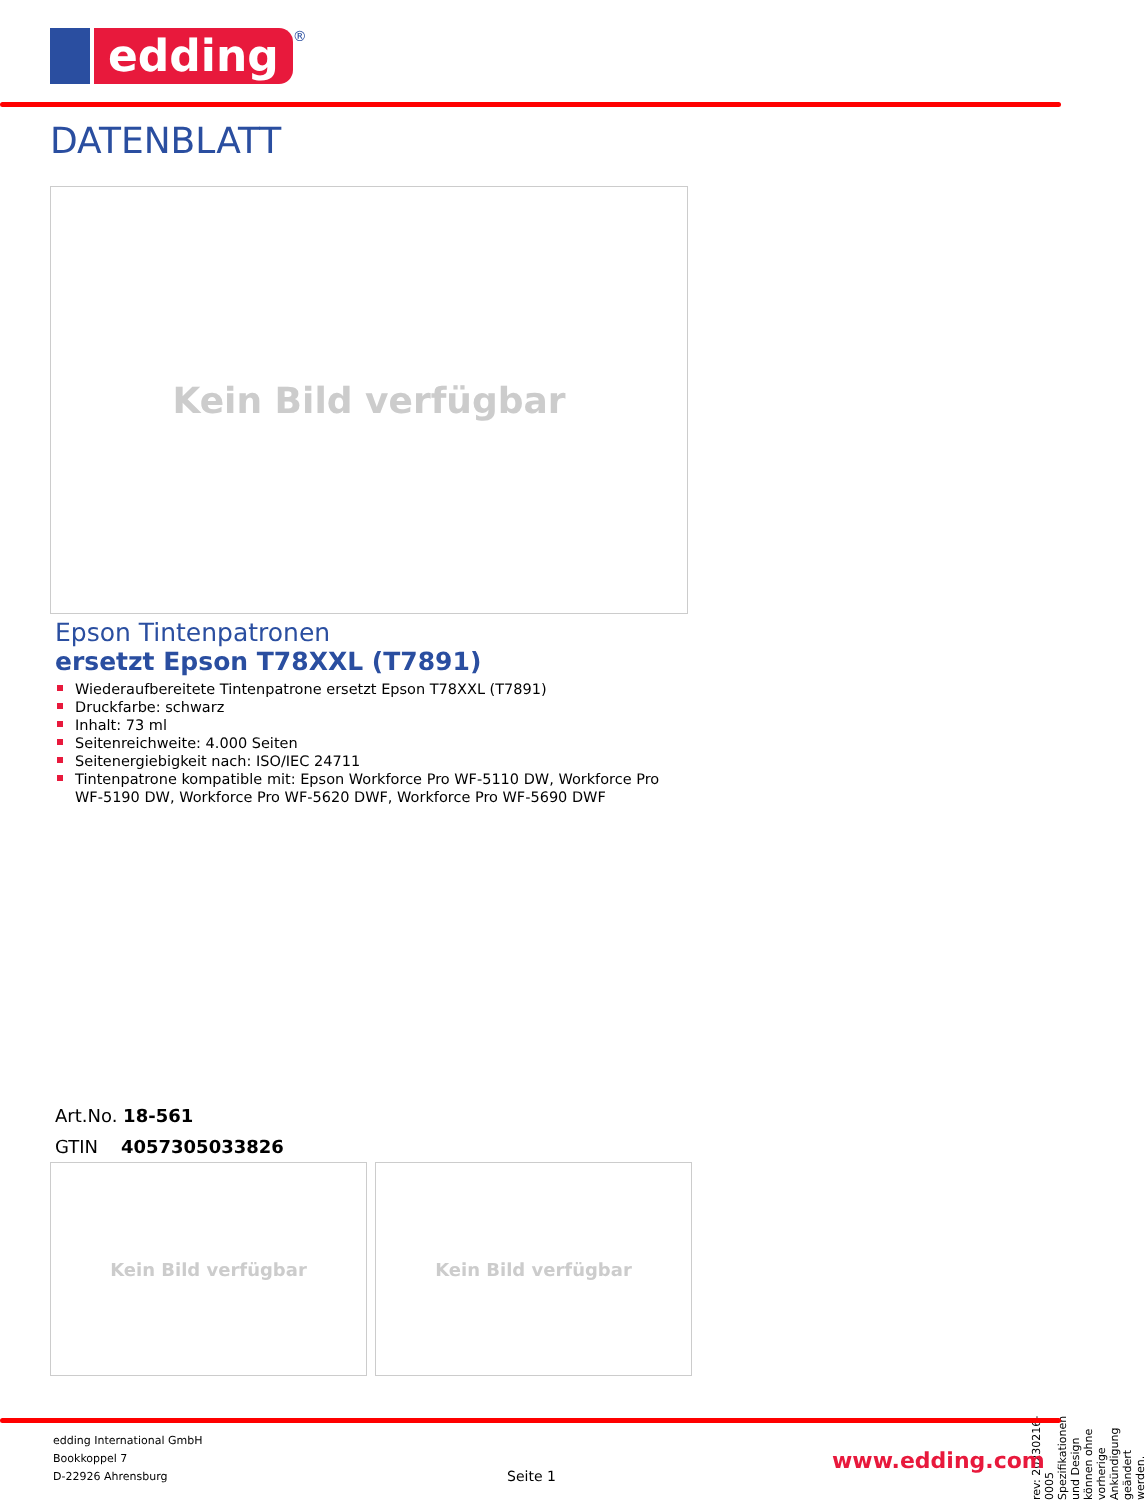edding
®
DATENBLATT
Kein Bild verfügbar
Epson Tintenpatronen
ersetzt Epson T78XXL (T7891)
Wiederaufbereitete Tintenpatrone ersetzt Epson T78XXL (T7891)
Druckfarbe: schwarz
Inhalt: 73 ml
Seitenreichweite: 4.000 Seiten
Seitenergiebigkeit nach: ISO/IEC 24711
Tintenpatrone kompatible mit: Epson Workforce Pro WF-5110 DW, Workforce Pro WF-5190 DW, Workforce Pro WF-5620 DWF, Workforce Pro WF-5690 DWF
Art.No. 18-561
GTIN 4057305033826
Kein Bild verfügbar Kein Bild verfügbar
rev: 20230216-0005 Spezifikationen und Design können ohne vorherige Ankündigung geändert werden.
edding International GmbH
Bookkoppel 7
D-22926 Ahrensburg
Seite 1
www.edding.com